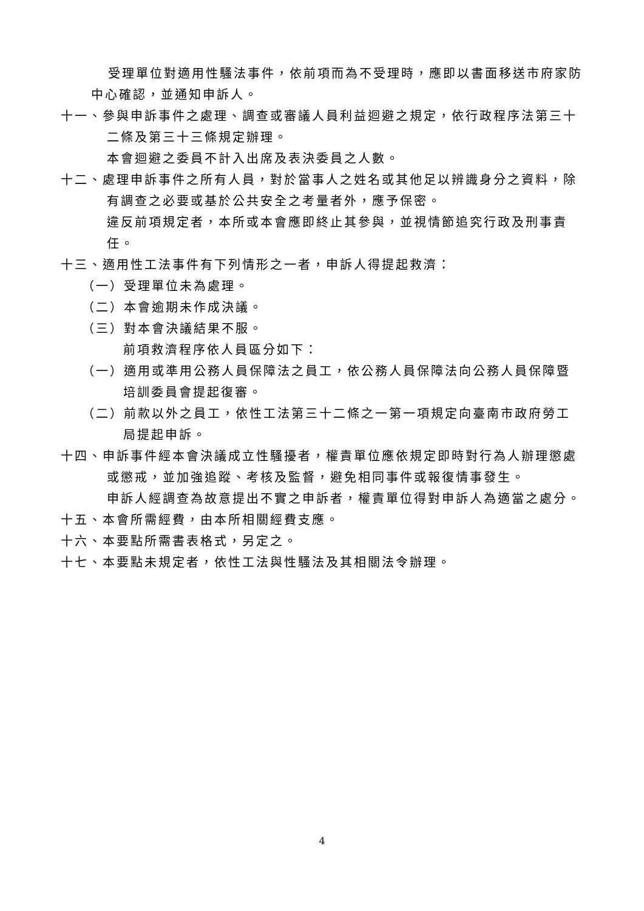受理單位對適用性騷法事件，依前項而為不受理時，應即以書面移送市府家防中心確認，並通知申訴人。
十一、參與申訴事件之處理、調查或審議人員利益迴避之規定，依行政程序法第三十二條及第三十三條規定辦理。
本會迴避之委員不計入出席及表決委員之人數。
十二、處理申訴事件之所有人員，對於當事人之姓名或其他足以辨識身分之資料，除有調查之必要或基於公共安全之考量者外，應予保密。
違反前項規定者，本所或本會應即終止其參與，並視情節追究行政及刑事責任。
十三、適用性工法事件有下列情形之一者，申訴人得提起救濟：
（一）受理單位未為處理。
（二）本會逾期未作成決議。
（三）對本會決議結果不服。
前項救濟程序依人員區分如下：
（一）適用或準用公務人員保障法之員工，依公務人員保障法向公務人員保障暨培訓委員會提起復審。
（二）前款以外之員工，依性工法第三十二條之一第一項規定向臺南市政府勞工局提起申訴。
十四、申訴事件經本會決議成立性騷擾者，權責單位應依規定即時對行為人辦理懲處或懲戒，並加強追蹤、考核及監督，避免相同事件或報復情事發生。
申訴人經調查為故意提出不實之申訴者，權責單位得對申訴人為適當之處分。
十五、本會所需經費，由本所相關經費支應。
十六、本要點所需書表格式，另定之。
十七、本要點未規定者，依性工法與性騷法及其相關法令辦理。
4